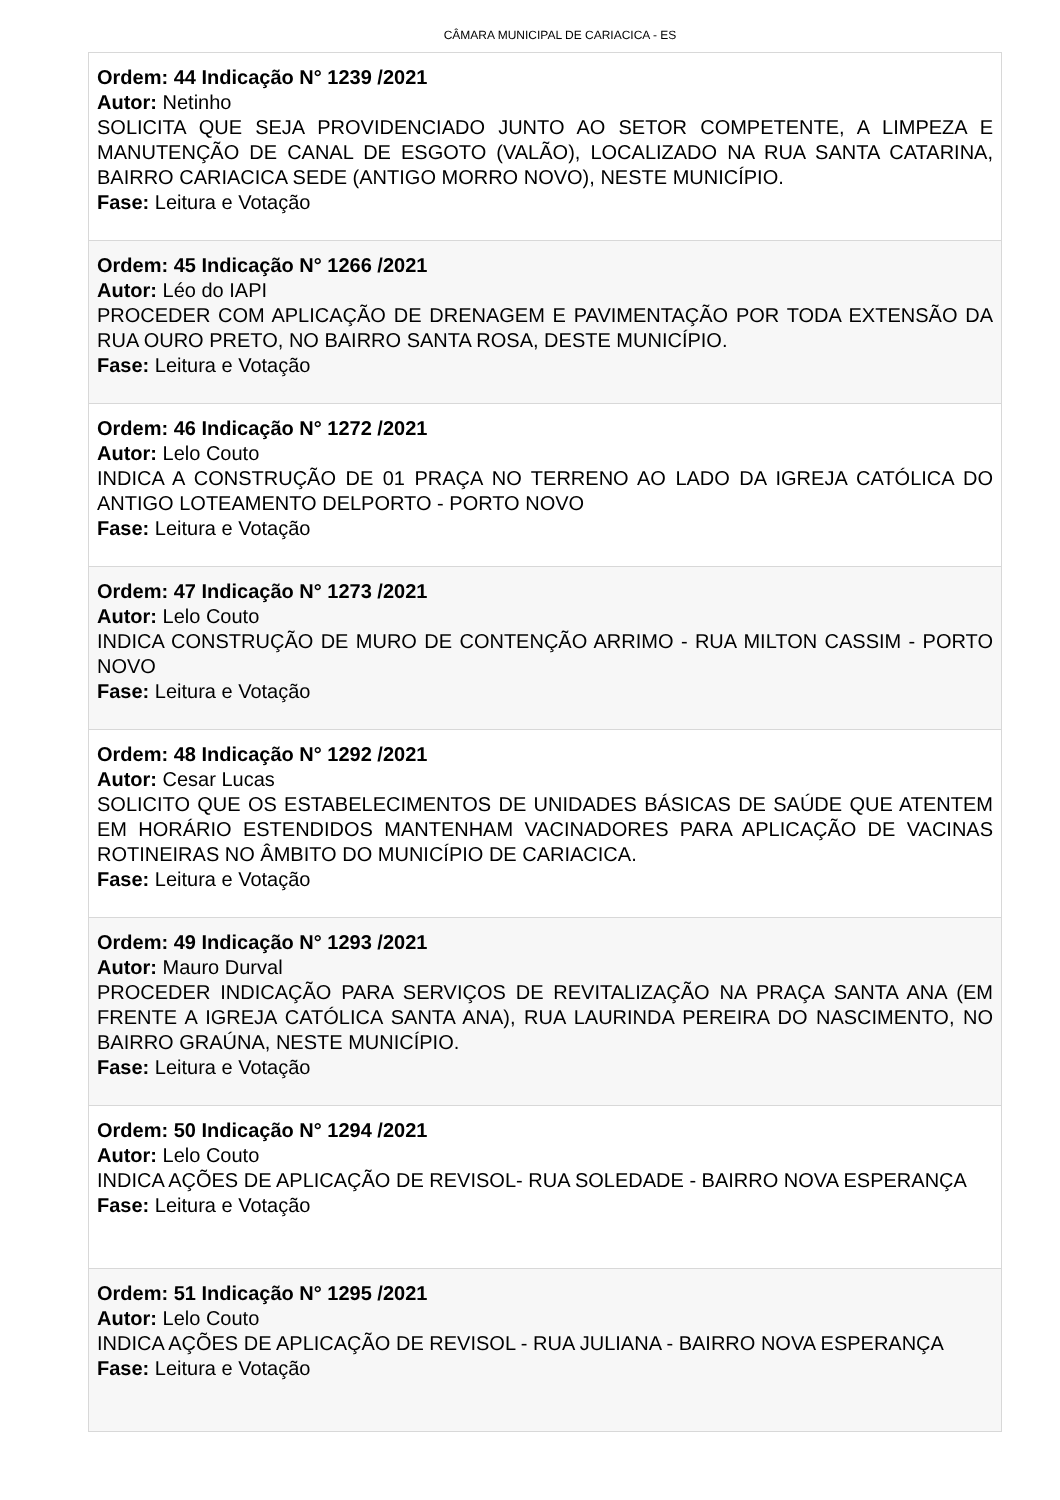CÂMARA MUNICIPAL DE CARIACICA - ES
Ordem: 44 Indicação N° 1239 /2021
Autor: Netinho
SOLICITA QUE SEJA PROVIDENCIADO JUNTO AO SETOR COMPETENTE, A LIMPEZA E MANUTENÇÃO DE CANAL DE ESGOTO (VALÃO), LOCALIZADO NA RUA SANTA CATARINA, BAIRRO CARIACICA SEDE (ANTIGO MORRO NOVO), NESTE MUNICÍPIO.
Fase: Leitura e Votação
Ordem: 45 Indicação N° 1266 /2021
Autor: Léo do IAPI
PROCEDER COM APLICAÇÃO DE DRENAGEM E PAVIMENTAÇÃO POR TODA EXTENSÃO DA RUA OURO PRETO, NO BAIRRO SANTA ROSA, DESTE MUNICÍPIO.
Fase: Leitura e Votação
Ordem: 46 Indicação N° 1272 /2021
Autor: Lelo Couto
INDICA A CONSTRUÇÃO DE 01 PRAÇA NO TERRENO AO LADO DA IGREJA CATÓLICA DO ANTIGO LOTEAMENTO DELPORTO - PORTO NOVO
Fase: Leitura e Votação
Ordem: 47 Indicação N° 1273 /2021
Autor: Lelo Couto
INDICA CONSTRUÇÃO DE MURO DE CONTENÇÃO ARRIMO - RUA MILTON CASSIM - PORTO NOVO
Fase: Leitura e Votação
Ordem: 48 Indicação N° 1292 /2021
Autor: Cesar Lucas
SOLICITO QUE OS ESTABELECIMENTOS DE UNIDADES BÁSICAS DE SAÚDE QUE ATENTEM EM HORÁRIO ESTENDIDOS MANTENHAM VACINADORES PARA APLICAÇÃO DE VACINAS ROTINEIRAS NO ÂMBITO DO MUNICÍPIO DE CARIACICA.
Fase: Leitura e Votação
Ordem: 49 Indicação N° 1293 /2021
Autor: Mauro Durval
PROCEDER INDICAÇÃO PARA SERVIÇOS DE REVITALIZAÇÃO NA PRAÇA SANTA ANA (EM FRENTE A IGREJA CATÓLICA SANTA ANA), RUA LAURINDA PEREIRA DO NASCIMENTO, NO BAIRRO GRAÚNA, NESTE MUNICÍPIO.
Fase: Leitura e Votação
Ordem: 50 Indicação N° 1294 /2021
Autor: Lelo Couto
INDICA AÇÕES DE APLICAÇÃO DE REVISOL- RUA SOLEDADE - BAIRRO NOVA ESPERANÇA
Fase: Leitura e Votação
Ordem: 51 Indicação N° 1295 /2021
Autor: Lelo Couto
INDICA AÇÕES DE APLICAÇÃO DE REVISOL - RUA JULIANA - BAIRRO NOVA ESPERANÇA
Fase: Leitura e Votação